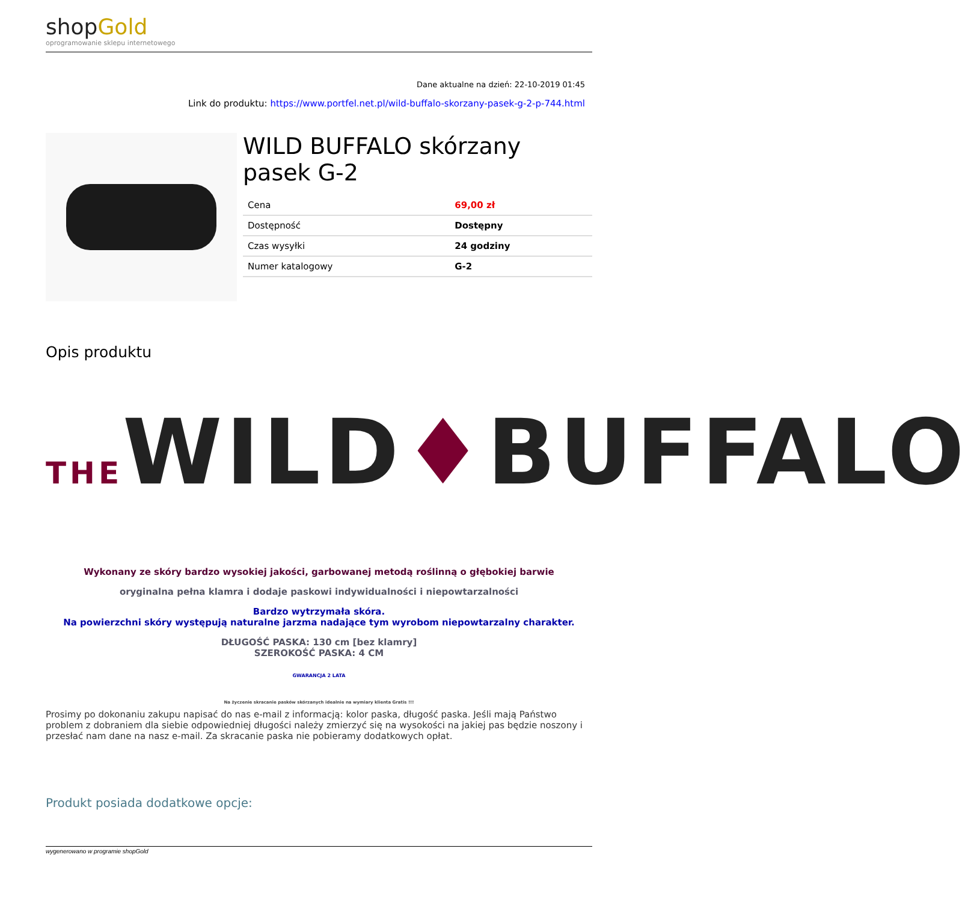shopGold
oprogramowanie sklepu internetowego
Dane aktualne na dzień: 22-10-2019 01:45
Link do produktu: https://www.portfel.net.pl/wild-buffalo-skorzany-pasek-g-2-p-744.html
WILD BUFFALO skórzany pasek G-2
| Cena | 69,00 zł |
| Dostępność | Dostępny |
| Czas wysyłki | 24 godziny |
| Numer katalogowy | G-2 |
Opis produktu
THEWILD ♦ BUFFALO
Wykonany ze skóry bardzo wysokiej jakości, garbowanej metodą roślinną o głębokiej barwie
oryginalna pełna klamra i dodaje paskowi indywidualności i niepowtarzalności
Bardzo wytrzymała skóra.
Na powierzchni skóry występują naturalne jarzma nadające tym wyrobom niepowtarzalny charakter.
DŁUGOŚĆ PASKA: 130 cm [bez klamry]
SZEROKOŚĆ PASKA: 4 CM
GWARANCJA 2 LATA
Na życzenie skracanie pasków skórzanych idealnie na wymiary klienta Gratis !!!
Prosimy po dokonaniu zakupu napisać do nas e-mail z informacją: kolor paska, długość paska. Jeśli mają Państwo problem z dobraniem dla siebie odpowiedniej długości należy zmierzyć się na wysokości na jakiej pas będzie noszony i przesłać nam dane na nasz e-mail. Za skracanie paska nie pobieramy dodatkowych opłat.
Produkt posiada dodatkowe opcje:
wygenerowano w programie shopGold